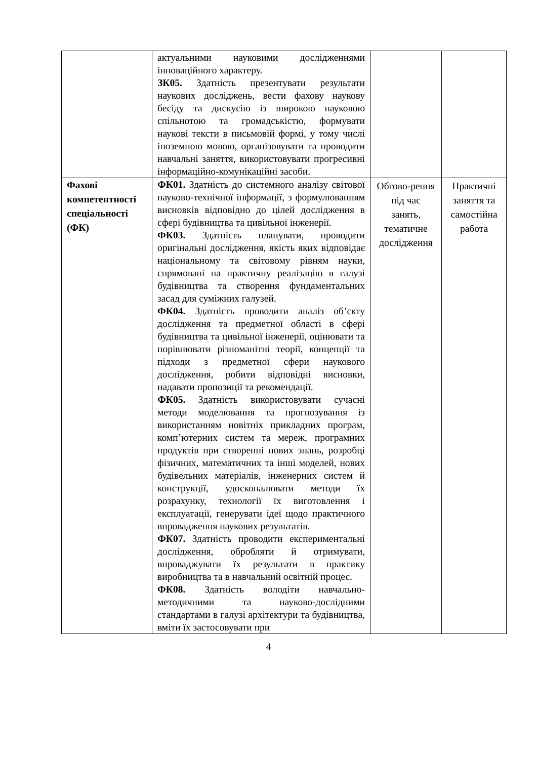| | актуальними науковими дослідженнями інноваційного характеру. ЗК05. Здатність презентувати результати наукових досліджень, вести фахову наукову бесіду та дискусію із широкою науковою спільнотою та громадськістю, формувати наукові тексти в письмовій формі, у тому числі іноземною мовою, організовувати та проводити навчальні заняття, використовувати прогресивні інформаційно-комунікаційні засоби. | | |
| Фахові компетентності спеціальності (ФК) | ФК01. Здатність до системного аналізу світової науково-технічної інформації, з формулюванням висновків відповідно до цілей дослідження в сфері будівництва та цивільної інженерії. ФК03. Здатність планувати, проводити оригінальні дослідження, якість яких відповідає національному та світовому рівням науки, спрямовані на практичну реалізацію в галузі будівництва та створення фундаментальних засад для суміжних галузей. ФК04. Здатність проводити аналіз об’єкту дослідження та предметної області в сфері будівництва та цивільної інженерії, оцінювати та порівнювати різноманітні теорії, концепції та підходи з предметної сфери наукового дослідження, робити відповідні висновки, надавати пропозиції та рекомендації. ФК05. Здатність використовувати сучасні методи моделювання та прогнозування із використанням новітніх прикладних програм, комп’ютерних систем та мереж, програмних продуктів при створенні нових знань, розробці фізичних, математичних та інші моделей, нових будівельних матеріалів, інженерних систем й конструкції, удосконалювати методи їх розрахунку, технології їх виготовлення і експлуатації, генерувати ідеї щодо практичного впровадження наукових результатів. ФК07. Здатність проводити експериментальні дослідження, обробляти й отримувати, впроваджувати їх результати в практику виробництва та в навчальний освітній процес. ФК08. Здатність володіти навчально-методичними та науково-дослідними стандартами в галузі архітектури та будівництва, вміти їх застосовувати при | Обгово-рення під час занять, тематичне дослідження | Практичні заняття та самостійна работа |
4